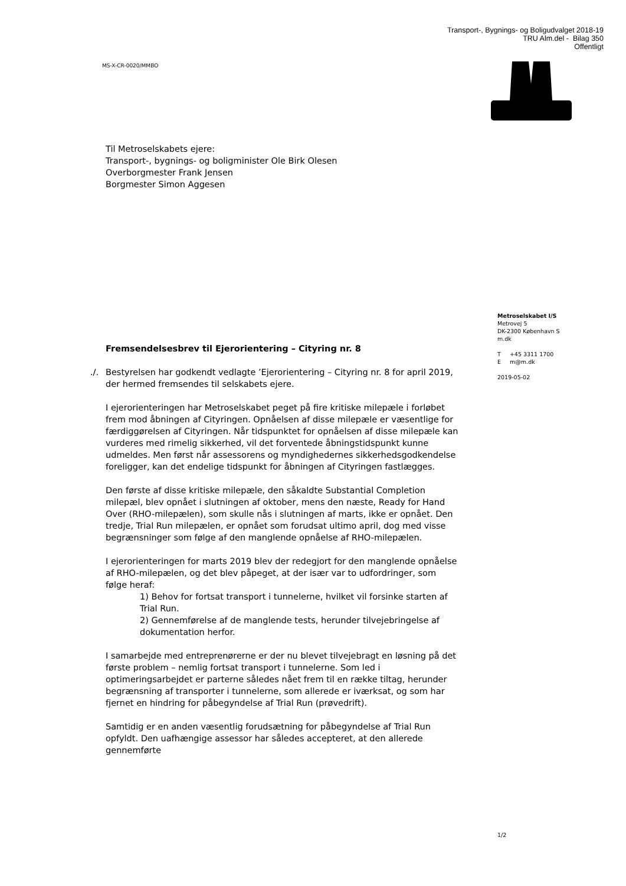Transport-, Bygnings- og Boligudvalget 2018-19
TRU Alm.del - Bilag 350
Offentligt
MS-X-CR-0020/MMBO
Til Metroselskabets ejere:
Transport-, bygnings- og boligminister Ole Birk Olesen
Overborgmester Frank Jensen
Borgmester Simon Aggesen
Fremsendelsesbrev til Ejerorientering – Cityring nr. 8
./. Bestyrelsen har godkendt vedlagte ’Ejerorientering – Cityring nr. 8 for april 2019, der hermed fremsendes til selskabets ejere.
I ejerorienteringen har Metroselskabet peget på fire kritiske milepæle i forløbet frem mod åbningen af Cityringen. Opnåelsen af disse milepæle er væsentlige for færdiggørelsen af Cityringen. Når tidspunktet for opnåelsen af disse milepæle kan vurderes med rimelig sikkerhed, vil det forventede åbningstidspunkt kunne udmeldes. Men først når assessorens og myndighedernes sikkerhedsgodkendelse foreligger, kan det endelige tidspunkt for åbningen af Cityringen fastlægges.
Den første af disse kritiske milepæle, den såkaldte Substantial Completion milepæl, blev opnået i slutningen af oktober, mens den næste, Ready for Hand Over (RHO-milepælen), som skulle nås i slutningen af marts, ikke er opnået. Den tredje, Trial Run milepælen, er opnået som forudsat ultimo april, dog med visse begrænsninger som følge af den manglende opnåelse af RHO-milepælen.
I ejerorienteringen for marts 2019 blev der redegjort for den manglende opnåelse af RHO-milepælen, og det blev påpeget, at der især var to udfordringer, som følge heraf:
1) Behov for fortsat transport i tunnelerne, hvilket vil forsinke starten af Trial Run.
2) Gennemførelse af de manglende tests, herunder tilvejebringelse af dokumentation herfor.
I samarbejde med entreprenørerne er der nu blevet tilvejebragt en løsning på det første problem – nemlig fortsat transport i tunnelerne. Som led i optimeringsarbejdet er parterne således nået frem til en række tiltag, herunder begrænsning af transporter i tunnelerne, som allerede er iværksat, og som har fjernet en hindring for påbegyndelse af Trial Run (prøvedrift).
Samtidig er en anden væsentlig forudsætning for påbegyndelse af Trial Run opfyldt. Den uafhængige assessor har således accepteret, at den allerede gennemførte
Metroselskabet I/S
Metrovej 5
DK-2300 København S
m.dk
T +45 3311 1700
E m@m.dk
2019-05-02
1/2